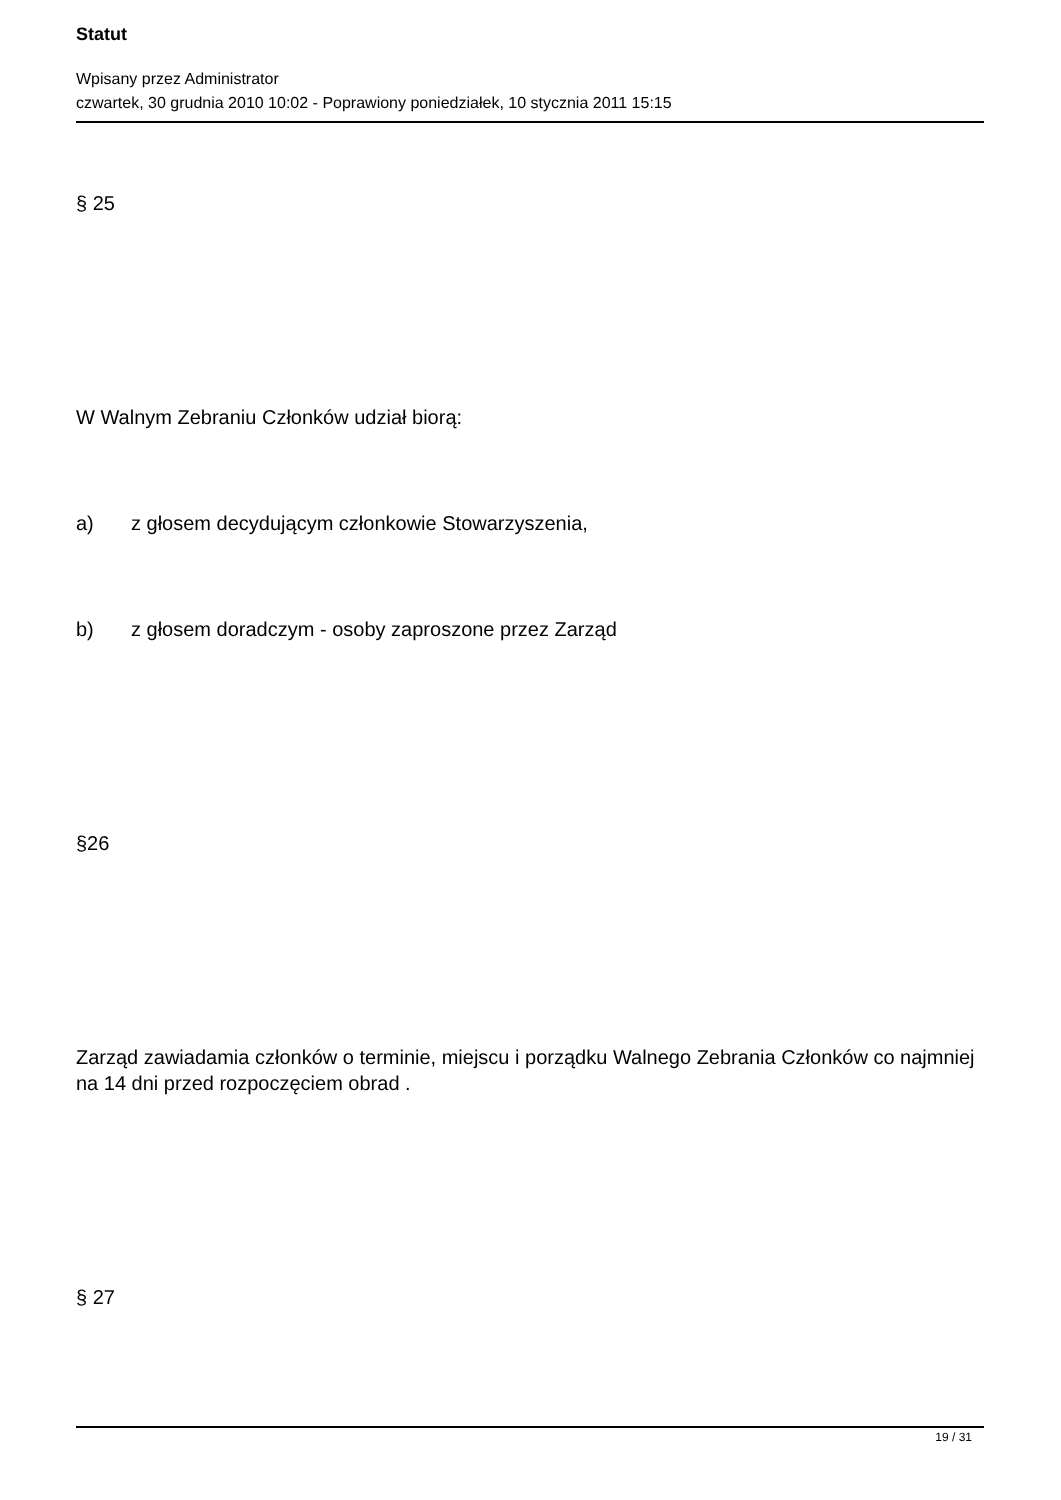Statut
Wpisany przez Administrator
czwartek, 30 grudnia 2010 10:02 - Poprawiony poniedziałek, 10 stycznia 2011 15:15
§ 25
W Walnym Zebraniu Członków udział biorą:
a) z głosem decydującym członkowie Stowarzyszenia,
b) z głosem doradczym - osoby zaproszone przez Zarząd
§26
Zarząd zawiadamia członków o terminie, miejscu i porządku Walnego Zebrania Członków co najmniej na 14 dni przed rozpoczęciem obrad .
§ 27
19 / 31